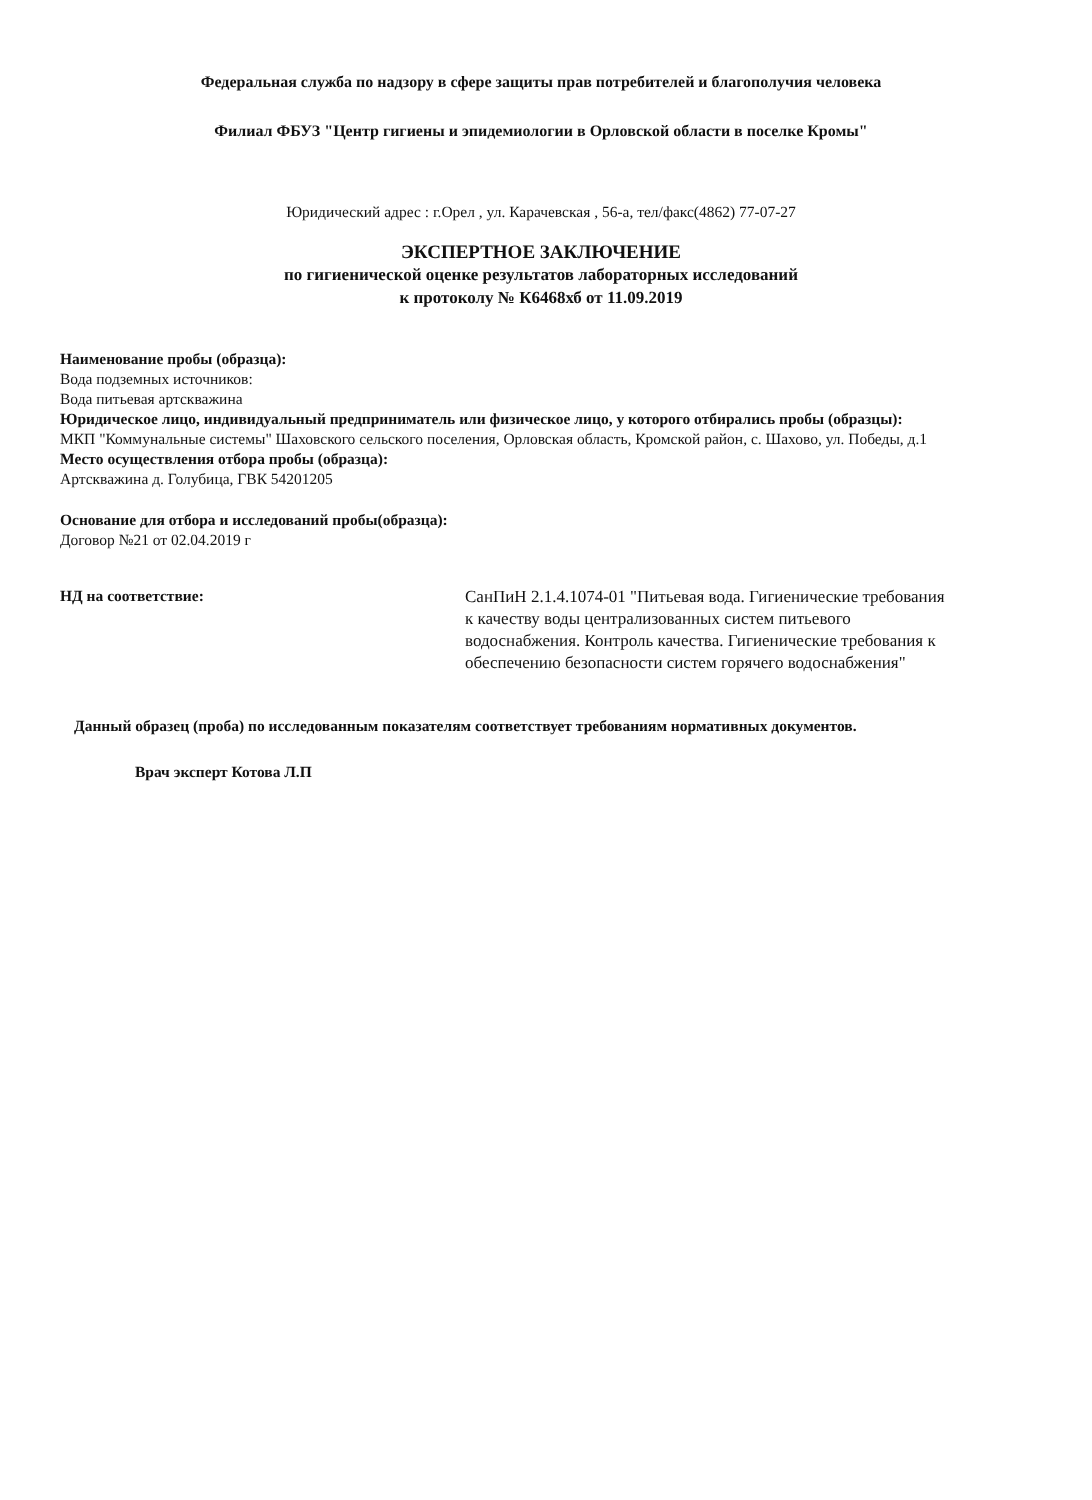Федеральная служба по надзору в сфере защиты прав потребителей и благополучия человека
Филиал ФБУЗ "Центр гигиены и эпидемиологии в Орловской области в поселке Кромы"
Юридический адрес : г.Орел , ул. Карачевская , 56-а, тел/факс(4862) 77-07-27
ЭКСПЕРТНОЕ ЗАКЛЮЧЕНИЕ
по гигиенической оценке результатов лабораторных исследований
к протоколу № К6468хб от 11.09.2019
Наименование пробы (образца):
Вода подземных источников:
Вода питьевая артскважина
Юридическое лицо, индивидуальный предприниматель или физическое лицо, у которого отбирались пробы (образцы):
МКП "Коммунальные системы" Шаховского сельского поселения, Орловская область, Кромской район, с. Шахово, ул. Победы, д.1
Место осуществления отбора пробы (образца):
Артскважина д. Голубица, ГВК 54201205
Основание для отбора и исследований пробы(образца):
Договор №21 от 02.04.2019 г
НД на соответствие: СанПиН 2.1.4.1074-01 "Питьевая вода. Гигиенические требования к качеству воды централизованных систем питьевого водоснабжения. Контроль качества. Гигиенические требования к обеспечению безопасности систем горячего водоснабжения"
Данный образец (проба) по исследованным показателям соответствует требованиям нормативных документов.
Врач эксперт Котова Л.П